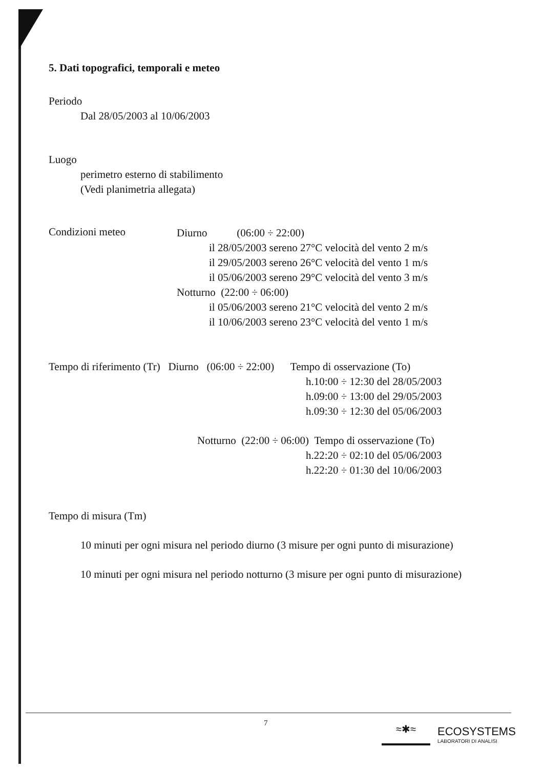5. Dati topografici, temporali e meteo
Periodo
Dal 28/05/2003 al 10/06/2003
Luogo
perimetro esterno di stabilimento
(Vedi planimetria allegata)
Condizioni meteo
Diurno (06:00 ÷ 22:00)
il 28/05/2003 sereno 27°C velocità del vento 2 m/s
il 29/05/2003 sereno 26°C velocità del vento 1 m/s
il 05/06/2003 sereno 29°C velocità del vento 3 m/s
Notturno (22:00 ÷ 06:00)
il 05/06/2003 sereno 21°C velocità del vento 2 m/s
il 10/06/2003 sereno 23°C velocità del vento 1 m/s
Tempo di riferimento (Tr) Diurno (06:00 ÷ 22:00) Tempo di osservazione (To)
h.10:00 ÷ 12:30 del 28/05/2003
h.09:00 ÷ 13:00 del 29/05/2003
h.09:30 ÷ 12:30 del 05/06/2003
Notturno (22:00 ÷ 06:00) Tempo di osservazione (To)
h.22:20 ÷ 02:10 del 05/06/2003
h.22:20 ÷ 01:30 del 10/06/2003
Tempo di misura (Tm)
10 minuti per ogni misura nel periodo diurno (3 misure per ogni punto di misurazione)
10 minuti per ogni misura nel periodo notturno (3 misure per ogni punto di misurazione)
7
≈✱≈
ECOSYSTEMS
LABORATORI DI ANALISI